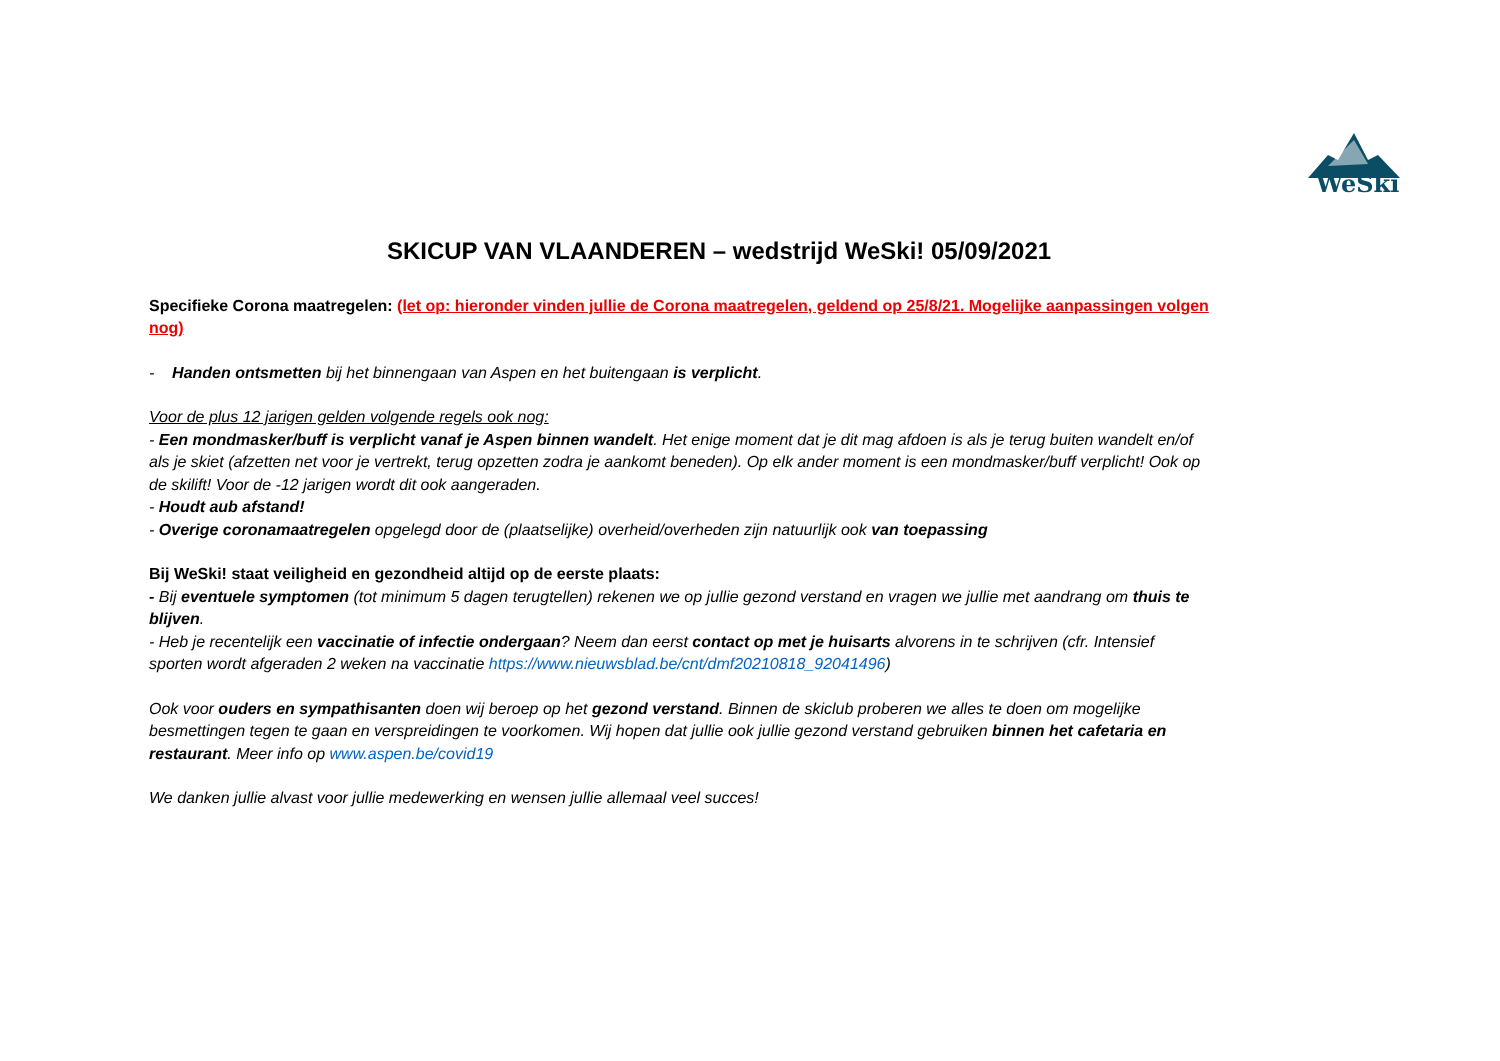WeSki
SKICUP VAN VLAANDEREN – wedstrijd WeSki! 05/09/2021
Specifieke Corona maatregelen: (let op: hieronder vinden jullie de Corona maatregelen, geldend op 25/8/21. Mogelijke aanpassingen volgen nog)
- Handen ontsmetten bij het binnengaan van Aspen en het buitengaan is verplicht.
Voor de plus 12 jarigen gelden volgende regels ook nog:
- Een mondmasker/buff is verplicht vanaf je Aspen binnen wandelt. Het enige moment dat je dit mag afdoen is als je terug buiten wandelt en/of als je skiet (afzetten net voor je vertrekt, terug opzetten zodra je aankomt beneden). Op elk ander moment is een mondmasker/buff verplicht! Ook op de skilift! Voor de -12 jarigen wordt dit ook aangeraden.
- Houdt aub afstand!
- Overige coronamaatregelen opgelegd door de (plaatselijke) overheid/overheden zijn natuurlijk ook van toepassing
Bij WeSki! staat veiligheid en gezondheid altijd op de eerste plaats:
- Bij eventuele symptomen (tot minimum 5 dagen terugtellen) rekenen we op jullie gezond verstand en vragen we jullie met aandrang om thuis te blijven.
- Heb je recentelijk een vaccinatie of infectie ondergaan? Neem dan eerst contact op met je huisarts alvorens in te schrijven (cfr. Intensief sporten wordt afgeraden 2 weken na vaccinatie https://www.nieuwsblad.be/cnt/dmf20210818_92041496)
Ook voor ouders en sympathisanten doen wij beroep op het gezond verstand. Binnen de skiclub proberen we alles te doen om mogelijke besmettingen tegen te gaan en verspreidingen te voorkomen. Wij hopen dat jullie ook jullie gezond verstand gebruiken binnen het cafetaria en restaurant. Meer info op www.aspen.be/covid19
We danken jullie alvast voor jullie medewerking en wensen jullie allemaal veel succes!